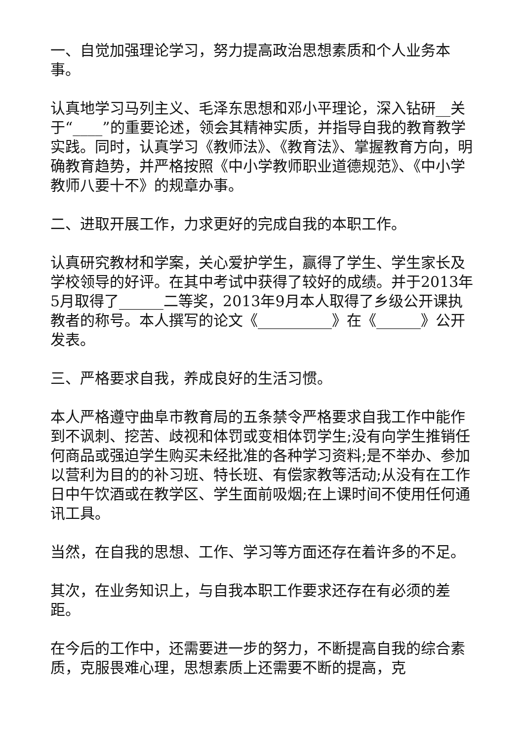一、自觉加强理论学习，努力提高政治思想素质和个人业务本事。
认真地学习马列主义、毛泽东思想和邓小平理论，深入钻研__关于“____”的重要论述，领会其精神实质，并指导自我的教育教学实践。同时，认真学习《教师法》、《教育法》、掌握教育方向，明确教育趋势，并严格按照《中小学教师职业道德规范》、《中小学教师八要十不》的规章办事。
二、进取开展工作，力求更好的完成自我的本职工作。
认真研究教材和学案，关心爱护学生，赢得了学生、学生家长及学校领导的好评。在其中考试中获得了较好的成绩。并于2013年5月取得了______二等奖，2013年9月本人取得了乡级公开课执教者的称号。本人撰写的论文《__________》在《______》公开发表。
三、严格要求自我，养成良好的生活习惯。
本人严格遵守曲阜市教育局的五条禁令严格要求自我工作中能作到不讽刺、挖苦、歧视和体罚或变相体罚学生;没有向学生推销任何商品或强迫学生购买未经批准的各种学习资料;是不举办、参加以营利为目的的补习班、特长班、有偿家教等活动;从没有在工作日中午饮酒或在教学区、学生面前吸烟;在上课时间不使用任何通讯工具。
当然，在自我的思想、工作、学习等方面还存在着许多的不足。
其次，在业务知识上，与自我本职工作要求还存在有必须的差距。
在今后的工作中，还需要进一步的努力，不断提高自我的综合素质，克服畏难心理，思想素质上还需要不断的提高，克